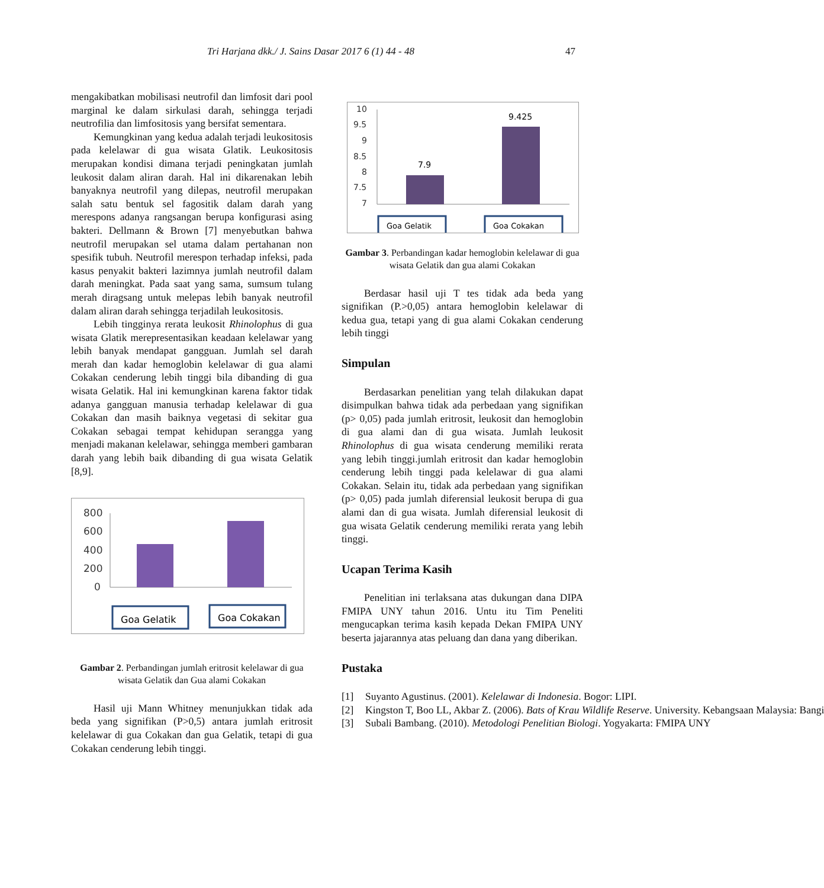Tri Harjana dkk./ J. Sains Dasar 2017 6 (1) 44 - 48 47
mengakibatkan mobilisasi neutrofil dan limfosit dari pool marginal ke dalam sirkulasi darah, sehingga terjadi neutrofilia dan limfositosis yang bersifat sementara.
Kemungkinan yang kedua adalah terjadi leukositosis pada kelelawar di gua wisata Glatik. Leukositosis merupakan kondisi dimana terjadi peningkatan jumlah leukosit dalam aliran darah. Hal ini dikarenakan lebih banyaknya neutrofil yang dilepas, neutrofil merupakan salah satu bentuk sel fagositik dalam darah yang merespons adanya rangsangan berupa konfigurasi asing bakteri. Dellmann & Brown [7] menyebutkan bahwa neutrofil merupakan sel utama dalam pertahanan non spesifik tubuh. Neutrofil merespon terhadap infeksi, pada kasus penyakit bakteri lazimnya jumlah neutrofil dalam darah meningkat. Pada saat yang sama, sumsum tulang merah diragsang untuk melepas lebih banyak neutrofil dalam aliran darah sehingga terjadilah leukositosis.
Lebih tingginya rerata leukosit Rhinolophus di gua wisata Glatik merepresentasikan keadaan kelelawar yang lebih banyak mendapat gangguan. Jumlah sel darah merah dan kadar hemoglobin kelelawar di gua alami Cokakan cenderung lebih tinggi bila dibanding di gua wisata Gelatik. Hal ini kemungkinan karena faktor tidak adanya gangguan manusia terhadap kelelawar di gua Cokakan dan masih baiknya vegetasi di sekitar gua Cokakan sebagai tempat kehidupan serangga yang menjadi makanan kelelawar, sehingga memberi gambaran darah yang lebih baik dibanding di gua wisata Gelatik [8,9].
800
600
400
200
0
Goa Gelatik
Goa Cokakan
Gambar 2. Perbandingan jumlah eritrosit kelelawar di gua wisata Gelatik dan Gua alami Cokakan
Hasil uji Mann Whitney menunjukkan tidak ada beda yang signifikan (P>0,5) antara jumlah eritrosit kelelawar di gua Cokakan dan gua Gelatik, tetapi di gua Cokakan cenderung lebih tinggi.
10
9.5
9
8.5
8
7.5
7
7.9
9.425
Goa Gelatik
Goa Cokakan
Gambar 3. Perbandingan kadar hemoglobin kelelawar di gua wisata Gelatik dan gua alami Cokakan
Berdasar hasil uji T tes tidak ada beda yang signifikan (P.>0,05) antara hemoglobin kelelawar di kedua gua, tetapi yang di gua alami Cokakan cenderung lebih tinggi
Simpulan
Berdasarkan penelitian yang telah dilakukan dapat disimpulkan bahwa tidak ada perbedaan yang signifikan (p> 0,05) pada jumlah eritrosit, leukosit dan hemoglobin di gua alami dan di gua wisata. Jumlah leukosit Rhinolophus di gua wisata cenderung memiliki rerata yang lebih tinggi.jumlah eritrosit dan kadar hemoglobin cenderung lebih tinggi pada kelelawar di gua alami Cokakan. Selain itu, tidak ada perbedaan yang signifikan (p> 0,05) pada jumlah diferensial leukosit berupa di gua alami dan di gua wisata. Jumlah diferensial leukosit di gua wisata Gelatik cenderung memiliki rerata yang lebih tinggi.
Ucapan Terima Kasih
Penelitian ini terlaksana atas dukungan dana DIPA FMIPA UNY tahun 2016. Untu itu Tim Peneliti mengucapkan terima kasih kepada Dekan FMIPA UNY beserta jajarannya atas peluang dan dana yang diberikan.
Pustaka
[1] Suyanto Agustinus. (2001). Kelelawar di Indonesia. Bogor: LIPI.
[2] Kingston T, Boo LL, Akbar Z. (2006). Bats of Krau Wildlife Reserve. University. Kebangsaan Malaysia: Bangi
[3] Subali Bambang. (2010). Metodologi Penelitian Biologi. Yogyakarta: FMIPA UNY